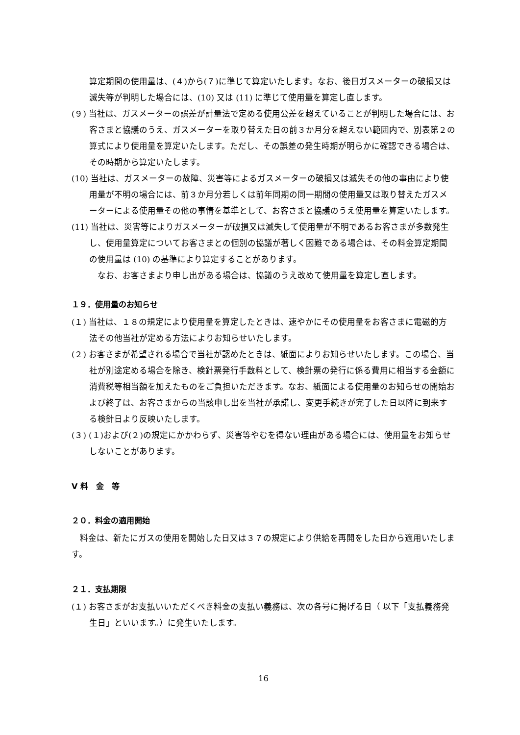算定期間の使用量は、(４)から(７)に準じて算定いたします。なお、後日ガスメーターの破損又は滅失等が判明した場合には、(10) 又は (11) に準じて使用量を算定し直します。
(９) 当社は、ガスメーターの誤差が計量法で定める使用公差を超えていることが判明した場合には、お客さまと協議のうえ、ガスメーターを取り替えた日の前３か月分を超えない範囲内で、別表第２の算式により使用量を算定いたします。ただし、その誤差の発生時期が明らかに確認できる場合は、その時期から算定いたします。
(10) 当社は、ガスメーターの故障、災害等によるガスメーターの破損又は滅失その他の事由により使用量が不明の場合には、前３か月分若しくは前年同期の同一期間の使用量又は取り替えたガスメーターによる使用量その他の事情を基準として、お客さまと協議のうえ使用量を算定いたします。
(11) 当社は、災害等によりガスメーターが破損又は滅失して使用量が不明であるお客さまが多数発生し、使用量算定についてお客さまとの個別の協議が著しく困難である場合は、その料金算定期間の使用量は (10) の基準により算定することがあります。
　なお、お客さまより申し出がある場合は、協議のうえ改めて使用量を算定し直します。
１９．使用量のお知らせ
(１) 当社は、１８の規定により使用量を算定したときは、速やかにその使用量をお客さまに電磁的方法その他当社が定める方法によりお知らせいたします。
(２) お客さまが希望される場合で当社が認めたときは、紙面によりお知らせいたします。この場合、当社が別途定める場合を除き、検針票発行手数料として、検針票の発行に係る費用に相当する金額に消費税等相当額を加えたものをご負担いただきます。なお、紙面による使用量のお知らせの開始および終了は、お客さまからの当該申し出を当社が承諾し、変更手続きが完了した日以降に到来する検針日より反映いたします。
(３) (１)および(２)の規定にかかわらず、災害等やむを得ない理由がある場合には、使用量をお知らせしないことがあります。
Ⅴ 料　金　等
２０．料金の適用開始
　料金は、新たにガスの使用を開始した日又は３７の規定により供給を再開をした日から適用いたします。
２１．支払期限
(１) お客さまがお支払いいただくべき料金の支払い義務は、次の各号に掲げる日（ 以下「支払義務発生日」といいます。）に発生いたします。
16